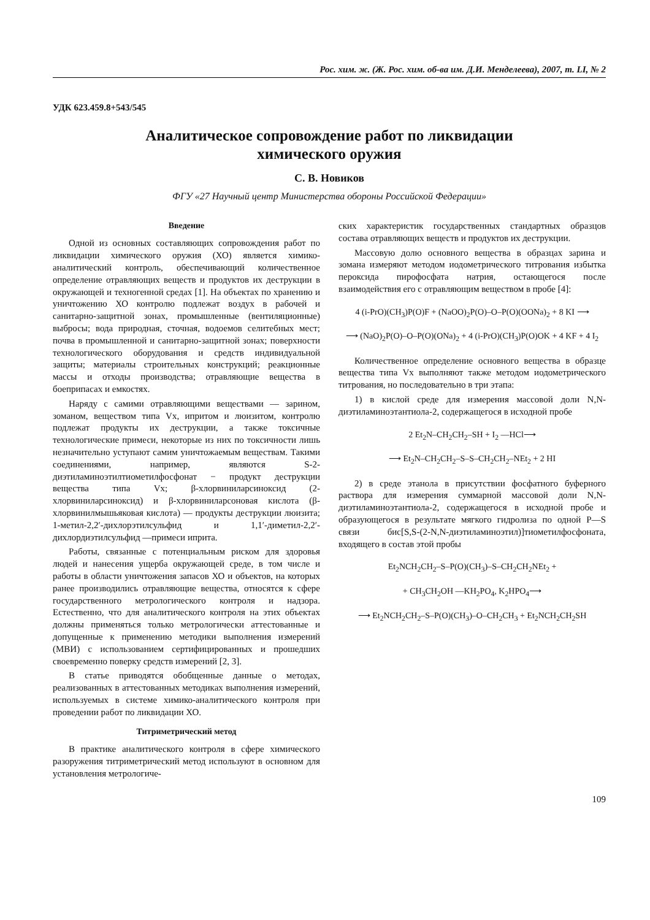Рос. хим. ж. (Ж. Рос. хим. об-ва им. Д.И. Менделеева), 2007, т. LI, № 2
УДК 623.459.8+543/545
Аналитическое сопровождение работ по ликвидации
химического оружия
С. В. Новиков
ФГУ «27 Научный центр Министерства обороны Российской Федерации»
Введение
Одной из основных составляющих сопровождения работ по ликвидации химического оружия (ХО) является химико-аналитический контроль, обеспечивающий количественное определение отравляющих веществ и продуктов их деструкции в окружающей и техногенной средах [1]. На объектах по хранению и уничтожению ХО контролю подлежат воздух в рабочей и санитарно-защитной зонах, промышленные (вентиляционные) выбросы; вода природная, сточная, водоемов селитебных мест; почва в промышленной и санитарно-защитной зонах; поверхности технологического оборудования и средств индивидуальной защиты; материалы строительных конструкций; реакционные массы и отходы производства; отравляющие вещества в боеприпасах и емкостях.
Наряду с самими отравляющими веществами — зарином, зоманом, веществом типа Vx, ипритом и люизитом, контролю подлежат продукты их деструкции, а также токсичные технологические примеси, некоторые из них по токсичности лишь незначительно уступают самим уничтожаемым веществам. Такими соединениями, например, являются S-2-диэтиламиноэтилтиометилфосфонат − продукт деструкции вещества типа Vx; β-хлорвиниларсиноксид (2-хлорвиниларсиноксид) и β-хлорвиниларсоновая кислота (β-хлорвинилмышьяковая кислота) — продукты деструкции люизита; 1-метил-2,2′-дихлорэтилсульфид и 1,1′-диметил-2,2′-дихлордиэтилсульфид —примеси иприта.
Работы, связанные с потенциальным риском для здоровья людей и нанесения ущерба окружающей среде, в том числе и работы в области уничтожения запасов ХО и объектов, на которых ранее производились отравляющие вещества, относятся к сфере государственного метрологического контроля и надзора. Естественно, что для аналитического контроля на этих объектах должны применяться только метрологически аттестованные и допущенные к применению методики выполнения измерений (МВИ) с использованием сертифицированных и прошедших своевременно поверку средств измерений [2, 3].
В статье приводятся обобщенные данные о методах, реализованных в аттестованных методиках выполнения измерений, используемых в системе химико-аналитического контроля при проведении работ по ликвидации ХО.
Титриметрический метод
В практике аналитического контроля в сфере химического разоружения титриметрический метод используют в основном для установления метрологиче-
ских характеристик государственных стандартных образцов состава отравляющих веществ и продуктов их деструкции.
Массовую долю основного вещества в образцах зарина и зомана измеряют методом иодометрического титрования избытка пероксида пирофосфата натрия, остающегося после взаимодействия его с отравляющим веществом в пробе [4]:
4 (i-PrO)(CH<sub>3</sub>)P(O)F + (NaOO)<sub>2</sub>P(O)–O–P(O)(OONa)<sub>2</sub> + 8 KI ⟶
⟶ (NaO)<sub>2</sub>P(O)–O–P(O)(ONa)<sub>2</sub> + 4 (i-PrO)(CH<sub>3</sub>)P(O)OK + 4 KF + 4 I<sub>2</sub>
Количественное определение основного вещества в образце вещества типа Vx выполняют также методом иодометрического титрования, но последовательно в три этапа:
1) в кислой среде для измерения массовой доли N,N-диэтиламиноэтантиола-2, содержащегося в исходной пробе
2 Et<sub>2</sub>N–CH<sub>2</sub>CH<sub>2</sub>–SH + I<sub>2</sub> —HCl⟶
⟶ Et<sub>2</sub>N–CH<sub>2</sub>CH<sub>2</sub>–S–S–CH<sub>2</sub>CH<sub>2</sub>–NEt<sub>2</sub> + 2 HI
2) в среде этанола в присутствии фосфатного буферного раствора для измерения суммарной массовой доли N,N-диэтиламиноэтантиола-2, содержащегося в исходной пробе и образующегося в результате мягкого гидролиза по одной P—S связи бис[S,S-(2-N,N-диэтиламиноэтил)]тиометилфосфоната, входящего в состав этой пробы
Et<sub>2</sub>NCH<sub>2</sub>CH<sub>2</sub>–S–P(O)(CH<sub>3</sub>)–S–CH<sub>2</sub>CH<sub>2</sub>NEt<sub>2</sub> +
+ CH<sub>3</sub>CH<sub>2</sub>OH —KH<sub>2</sub>PO<sub>4</sub>, K<sub>2</sub>HPO<sub>4</sub>⟶
⟶ Et<sub>2</sub>NCH<sub>2</sub>CH<sub>2</sub>–S–P(O)(CH<sub>3</sub>)–O–CH<sub>2</sub>CH<sub>3</sub> + Et<sub>2</sub>NCH<sub>2</sub>CH<sub>2</sub>SH
109